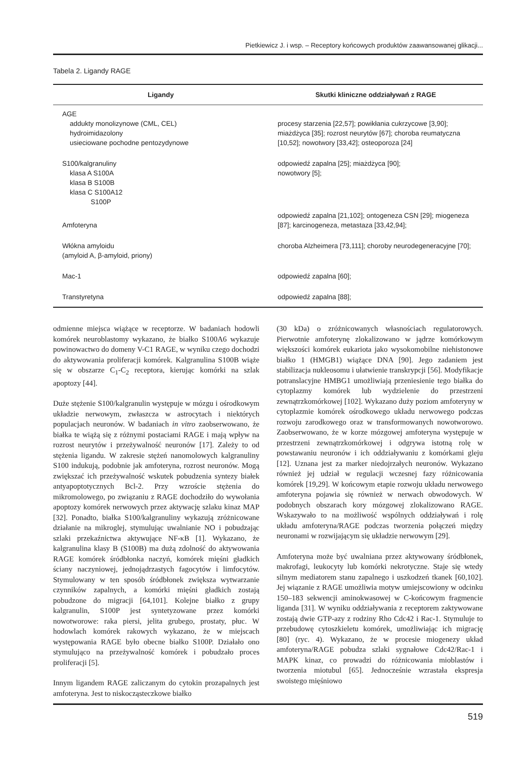Pietkiewicz J. i wsp. – Receptory końcowych produktów zaawansowanej glikacji...
Tabela 2. Ligandy RAGE
| Ligandy | Skutki kliniczne oddziaływań z RAGE |
| --- | --- |
| AGE addukty monolizynowe (CML, CEL) hydroimidazolony usieciowane pochodne pentozydynowe | procesy starzenia [22,57]; powikłania cukrzycowe [3,90]; miażdżyca [35]; rozrost neurytów [67]; choroba reumatyczna [10,52]; nowotwory [33,42]; osteoporoza [24] |
| S100/kalgranuliny klasa A S100A klasa B S100B klasa C S100A12 S100P | odpowiedź zapalna [25]; miażdżyca [90]; nowotwory [5]; |
| Amfoteryna | odpowiedź zapalna [21,102]; ontogeneza CSN [29]; miogeneza [87]; karcinogeneza, metastaza [33,42,94]; |
| Włókna amyloidu (amyloid A, β-amyloid, priony) | choroba Alzheimera [73,111]; choroby neurodegeneracyjne [70]; |
| Mac-1 | odpowiedź zapalna [60]; |
| Transtyretyna | odpowiedź zapalna [88]; |
odmienne miejsca wiążące w receptorze. W badaniach hodowli komórek neuroblastomy wykazano, że białko S100A6 wykazuje powinowactwo do domeny V-C1 RAGE, w wyniku czego dochodzi do aktywowania proliferacji komórek. Kalgranulina S100B wiąże się w obszarze C<sub>1</sub>-C<sub>2</sub> receptora, kierując komórki na szlak apoptozy [44].
Duże stężenie S100/kalgranulin występuje w mózgu i ośrodkowym układzie nerwowym, zwłaszcza w astrocytach i niektórych populacjach neuronów. W badaniach in vitro zaobserwowano, że białka te wiążą się z różnymi postaciami RAGE i mają wpływ na rozrost neurytów i przeżywalność neuronów [17]. Zależy to od stężenia ligandu. W zakresie stężeń nanomolowych kalgranuliny S100 indukują, podobnie jak amfoteryna, rozrost neuronów. Mogą zwiększać ich przeżywalność wskutek pobudzenia syntezy białek antyapoptotycznych Bcl-2. Przy wzroście stężenia do mikromolowego, po związaniu z RAGE dochodziło do wywołania apoptozy komórek nerwowych przez aktywację szlaku kinaz MAP [32]. Ponadto, białka S100/kalgranuliny wykazują zróżnicowane działanie na mikroglej, stymulując uwalnianie NO i pobudzając szlaki przekaźnictwa aktywujące NF-κB [1]. Wykazano, że kalgranulina klasy B (S100B) ma dużą zdolność do aktywowania RAGE komórek śródbłonka naczyń, komórek mięśni gładkich ściany naczyniowej, jednojądrzastych fagocytów i limfocytów. Stymulowany w ten sposób śródbłonek zwiększa wytwarzanie czynników zapalnych, a komórki mięśni gładkich zostają pobudzone do migracji [64,101]. Kolejne białko z grupy kalgranulin, S100P jest syntetyzowane przez komórki nowotworowe: raka piersi, jelita grubego, prostaty, płuc. W hodowlach komórek rakowych wykazano, że w miejscach występowania RAGE było obecne białko S100P. Działało ono stymulująco na przeżywalność komórek i pobudzało proces proliferacji [5].
Innym ligandem RAGE zaliczanym do cytokin prozapalnych jest amfoteryna. Jest to niskocząsteczkowe białko
(30 kDa) o zróżnicowanych własnościach regulatorowych. Pierwotnie amfoterynę zlokalizowano w jądrze komórkowym większości komórek eukariota jako wysokomobilne niehistonowe białko 1 (HMGB1) wiążące DNA [90]. Jego zadaniem jest stabilizacja nukleosomu i ułatwienie transkrypcji [56]. Modyfikacje potranslacyjne HMBG1 umożliwiają przeniesienie tego białka do cytoplazmy komórek lub wydzielenie do przestrzeni zewnątrzkomórkowej [102]. Wykazano duży poziom amfoteryny w cytoplazmie komórek ośrodkowego układu nerwowego podczas rozwoju zarodkowego oraz w transformowanych nowotworowo. Zaobserwowano, że w korze mózgowej amfoteryna występuje w przestrzeni zewnątrzkomórkowej i odgrywa istotną rolę w powstawaniu neuronów i ich oddziaływaniu z komórkami gleju [12]. Uznana jest za marker niedojrzałych neuronów. Wykazano również jej udział w regulacji wczesnej fazy różnicowania komórek [19,29]. W końcowym etapie rozwoju układu nerwowego amfoteryna pojawia się również w nerwach obwodowych. W podobnych obszarach kory mózgowej zlokalizowano RAGE. Wskazywało to na możliwość wspólnych oddziaływań i rolę układu amfoteryna/RAGE podczas tworzenia połączeń między neuronami w rozwijającym się układzie nerwowym [29].
Amfoteryna może być uwalniana przez aktywowany śródbłonek, makrofagi, leukocyty lub komórki nekrotyczne. Staje się wtedy silnym mediatorem stanu zapalnego i uszkodzeń tkanek [60,102]. Jej wiązanie z RAGE umożliwia motyw umiejscowiony w odcinku 150–183 sekwencji aminokwasowej w C-końcowym fragmencie liganda [31]. W wyniku oddziaływania z receptorem zaktywowane zostają dwie GTP-azy z rodziny Rho Cdc42 i Rac-1. Stymuluje to przebudowę cytoszkieletu komórek, umożliwiając ich migrację [80] (ryc. 4). Wykazano, że w procesie miogenezy układ amfoteryna/RAGE pobudza szlaki sygnałowe Cdc42/Rac-1 i MAPK kinaz, co prowadzi do różnicowania mioblastów i tworzenia miotubul [65]. Jednocześnie wzrastała ekspresja swoistego mięśniowo
519